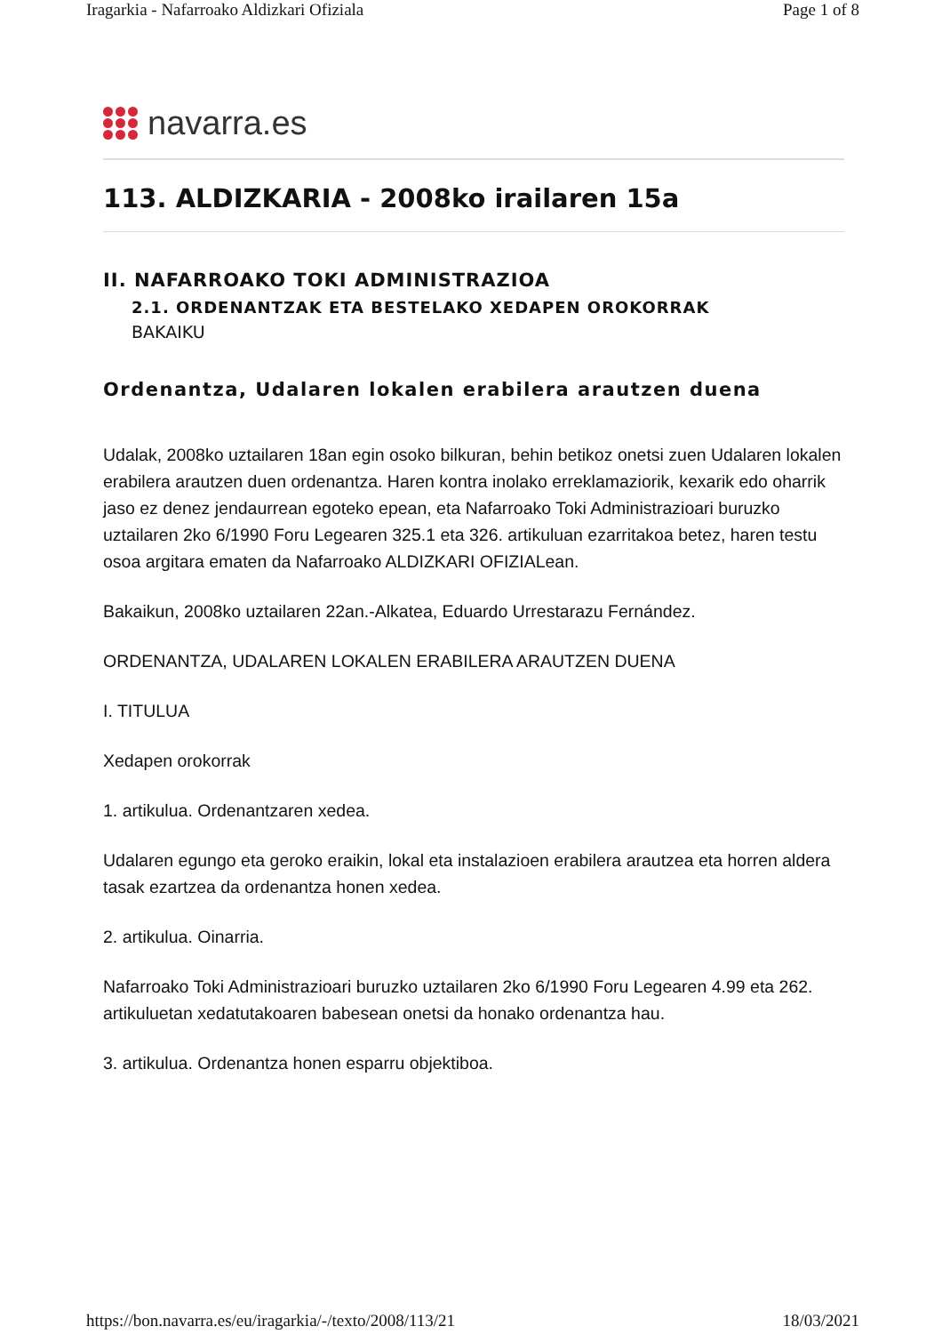Iragarkia - Nafarroako Aldizkari Ofiziala Page 1 of 8
navarra.es
113. ALDIZKARIA - 2008ko irailaren 15a
II. NAFARROAKO TOKI ADMINISTRAZIOA
2.1. ORDENANTZAK ETA BESTELAKO XEDAPEN OROKORRAK
BAKAIKU
Ordenantza, Udalaren lokalen erabilera arautzen duena
Udalak, 2008ko uztailaren 18an egin osoko bilkuran, behin betikoz onetsi zuen Udalaren lokalen erabilera arautzen duen ordenantza. Haren kontra inolako erreklamaziorik, kexarik edo oharrik jaso ez denez jendaurrean egoteko epean, eta Nafarroako Toki Administrazioari buruzko uztailaren 2ko 6/1990 Foru Legearen 325.1 eta 326. artikuluan ezarritakoa betez, haren testu osoa argitara ematen da Nafarroako ALDIZKARI OFIZIALean.
Bakaikun, 2008ko uztailaren 22an.-Alkatea, Eduardo Urrestarazu Fernández.
ORDENANTZA, UDALAREN LOKALEN ERABILERA ARAUTZEN DUENA
I. TITULUA
Xedapen orokorrak
1. artikulua. Ordenantzaren xedea.
Udalaren egungo eta geroko eraikin, lokal eta instalazioen erabilera arautzea eta horren aldera tasak ezartzea da ordenantza honen xedea.
2. artikulua. Oinarria.
Nafarroako Toki Administrazioari buruzko uztailaren 2ko 6/1990 Foru Legearen 4.99 eta 262. artikuluetan xedatutakoaren babesean onetsi da honako ordenantza hau.
3. artikulua. Ordenantza honen esparru objektiboa.
https://bon.navarra.es/eu/iragarkia/-/texto/2008/113/21 18/03/2021